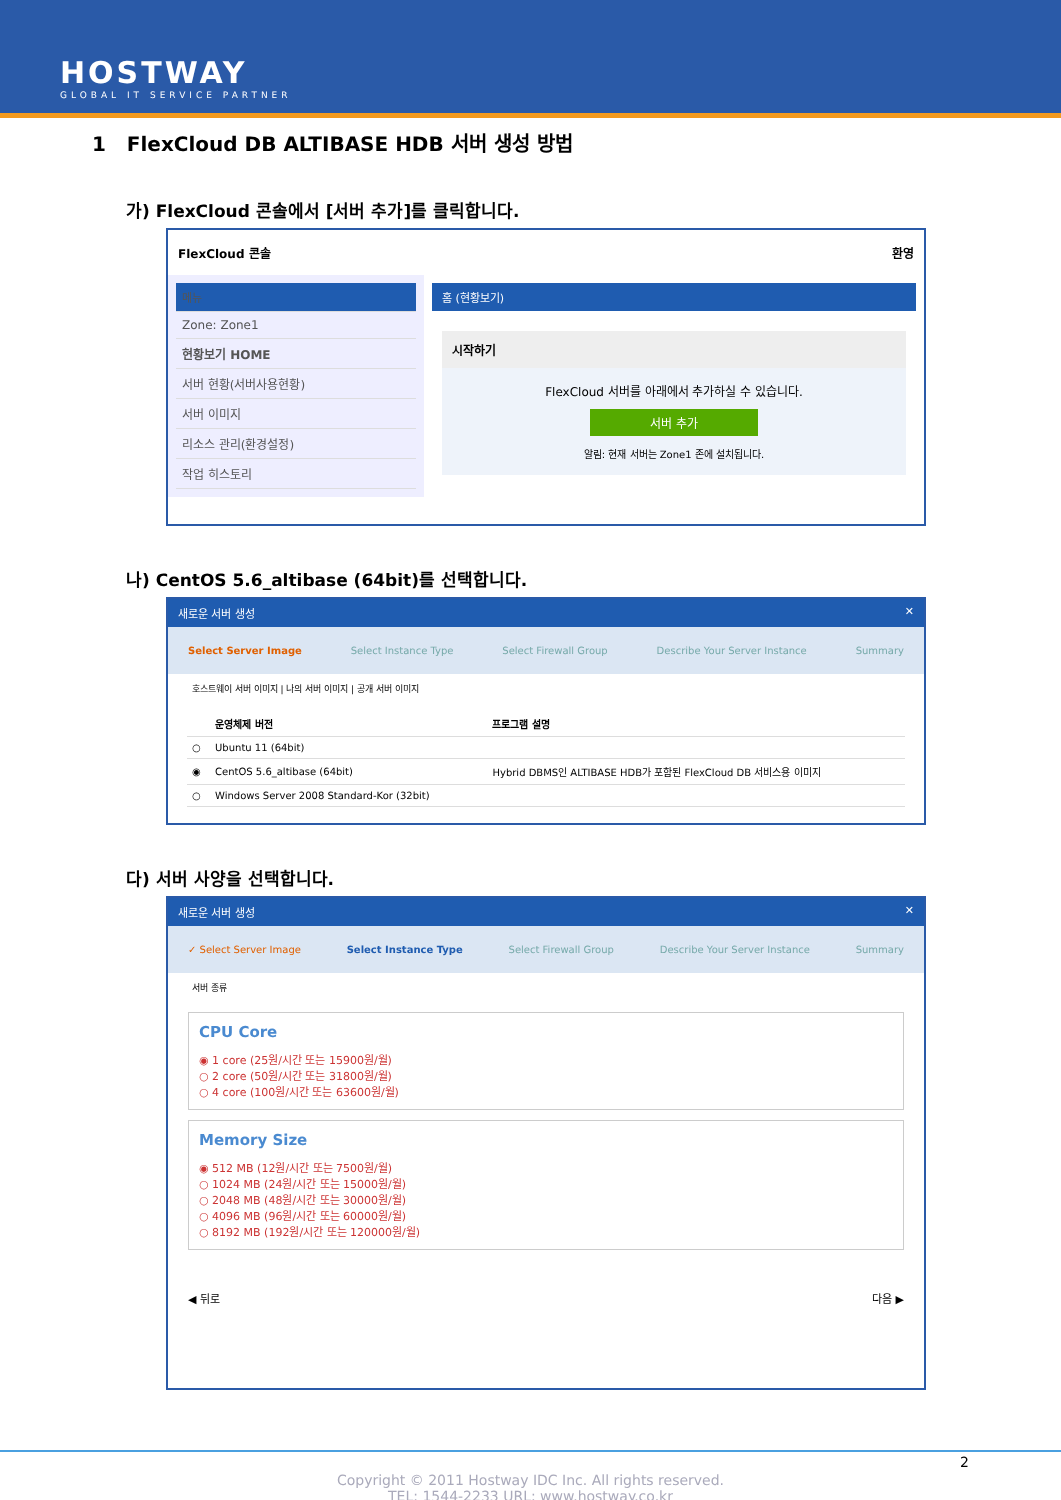HOSTWAY
GLOBAL IT SERVICE PARTNER
1 FlexCloud DB ALTIBASE HDB 서버 생성 방법
가) FlexCloud 콘솔에서 [서버 추가]를 클릭합니다.
FlexCloud 콘솔 환영
메뉴
Zone: Zone1
현황보기 HOME
서버 현황(서버사용현황)
서버 이미지
리소스 관리(환경설정)
작업 히스토리
홈 (현황보기)
시작하기
FlexCloud 서버를 아래에서 추가하실 수 있습니다.
서버 추가
알림: 현재 서버는 Zone1 존에 설치됩니다.
나) CentOS 5.6_altibase (64bit)를 선택합니다.
새로운 서버 생성 ✕
Select Server Image Select Instance Type Select Firewall Group Describe Your Server Instance Summary
호스트웨이 서버 이미지 | 나의 서버 이미지 | 공개 서버 이미지
| | 운영체제 버전 | 프로그램 설명 |
| --- | --- | --- |
| ○ | Ubuntu 11 (64bit) | |
| ◉ | CentOS 5.6_altibase (64bit) | Hybrid DBMS인 ALTIBASE HDB가 포함된 FlexCloud DB 서비스용 이미지 |
| ○ | Windows Server 2008 Standard-Kor (32bit) | |
다) 서버 사양을 선택합니다.
새로운 서버 생성 ✕
✓ Select Server Image Select Instance Type Select Firewall Group Describe Your Server Instance Summary
서버 종류
CPU Core
◉ 1 core (25원/시간 또는 15900원/월)
○ 2 core (50원/시간 또는 31800원/월)
○ 4 core (100원/시간 또는 63600원/월)
Memory Size
◉ 512 MB (12원/시간 또는 7500원/월)
○ 1024 MB (24원/시간 또는 15000원/월)
○ 2048 MB (48원/시간 또는 30000원/월)
○ 4096 MB (96원/시간 또는 60000원/월)
○ 8192 MB (192원/시간 또는 120000원/월)
◀ 뒤로 다음 ▶
Copyright © 2011 Hostway IDC Inc. All rights reserved.
TEL: 1544-2233 URL: www.hostway.co.kr
2